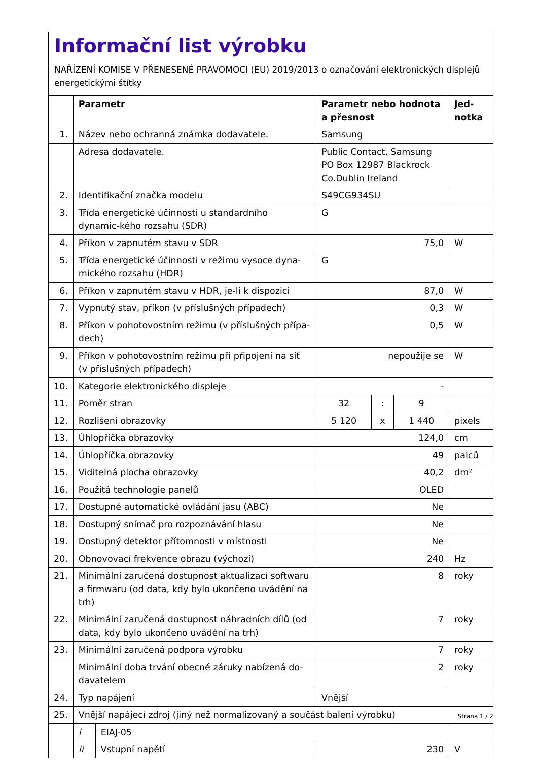Informační list výrobku
NAŘÍZENÍ KOMISE V PŘENESENÉ PRAVOMOCI (EU) 2019/2013 o označování elektronických displejů energetickými štítky
| | Parametr | | Parametr nebo hodnota a přesnost | | | Jed- notka |
| --- | --- | --- | --- | --- | --- | --- |
| 1. | Název nebo ochranná známka dodavatele. | | Samsung | | | |
| | Adresa dodavatele. | | Public Contact, Samsung PO Box 12987 Blackrock Co.Dublin Ireland | | | |
| 2. | Identifikační značka modelu | | S49CG934SU | | | |
| 3. | Třída energetické účinnosti u standardního dynamic-kého rozsahu (SDR) | | G | | | |
| 4. | Příkon v zapnutém stavu v SDR | | 75,0 | | | W |
| 5. | Třída energetické účinnosti v režimu vysoce dyna-mického rozsahu (HDR) | | G | | | |
| 6. | Příkon v zapnutém stavu v HDR, je-li k dispozici | | 87,0 | | | W |
| 7. | Vypnutý stav, příkon (v příslušných případech) | | 0,3 | | | W |
| 8. | Příkon v pohotovostním režimu (v příslušných přípa-dech) | | 0,5 | | | W |
| 9. | Příkon v pohotovostním režimu při připojení na síť (v příslušných případech) | | nepoužije se | | | W |
| 10. | Kategorie elektronického displeje | | - | | | |
| 11. | Poměr stran | | 32 | : | 9 | |
| 12. | Rozlišení obrazovky | | 5 120 | x | 1 440 | pixels |
| 13. | Úhlopříčka obrazovky | | 124,0 | | | cm |
| 14. | Úhlopříčka obrazovky | | 49 | | | palců |
| 15. | Viditelná plocha obrazovky | | 40,2 | | | dm² |
| 16. | Použitá technologie panelů | | OLED | | | |
| 17. | Dostupné automatické ovládání jasu (ABC) | | Ne | | | |
| 18. | Dostupný snímač pro rozpoznávání hlasu | | Ne | | | |
| 19. | Dostupný detektor přítomnosti v místnosti | | Ne | | | |
| 20. | Obnovovací frekvence obrazu (výchozí) | | 240 | | | Hz |
| 21. | Minimální zaručená dostupnost aktualizací softwaru a firmwaru (od data, kdy bylo ukončeno uvádění na trh) | | 8 | | | roky |
| 22. | Minimální zaručená dostupnost náhradních dílů (od data, kdy bylo ukončeno uvádění na trh) | | 7 | | | roky |
| 23. | Minimální zaručená podpora výrobku | | 7 | | | roky |
| | Minimální doba trvání obecné záruky nabízená do-davatelem | | 2 | | | roky |
| 24. | Typ napájení | | Vnější | | | |
| 25. | Vnější napájecí zdroj (jiný než normalizovaný a součást balení výrobku) | | | | | |
| | i | EIAJ-05 | | | | |
| | ii | Vstupní napětí | 230 | | | V |
Strana 1 / 2